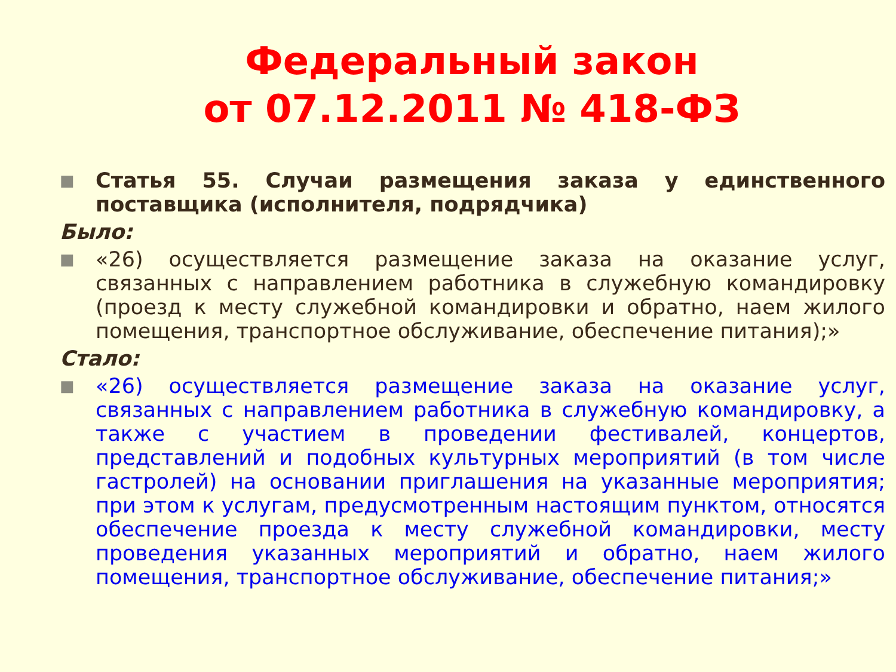Федеральный закон
от 07.12.2011 № 418-ФЗ
■ Статья 55. Случаи размещения заказа у единственного поставщика (исполнителя, подрядчика)
Было:
■ «26) осуществляется размещение заказа на оказание услуг, связанных с направлением работника в служебную командировку (проезд к месту служебной командировки и обратно, наем жилого помещения, транспортное обслуживание, обеспечение питания);»
Стало:
■ «26) осуществляется размещение заказа на оказание услуг, связанных с направлением работника в служебную командировку, а также с участием в проведении фестивалей, концертов, представлений и подобных культурных мероприятий (в том числе гастролей) на основании приглашения на указанные мероприятия; при этом к услугам, предусмотренным настоящим пунктом, относятся обеспечение проезда к месту служебной командировки, месту проведения указанных мероприятий и обратно, наем жилого помещения, транспортное обслуживание, обеспечение питания;»